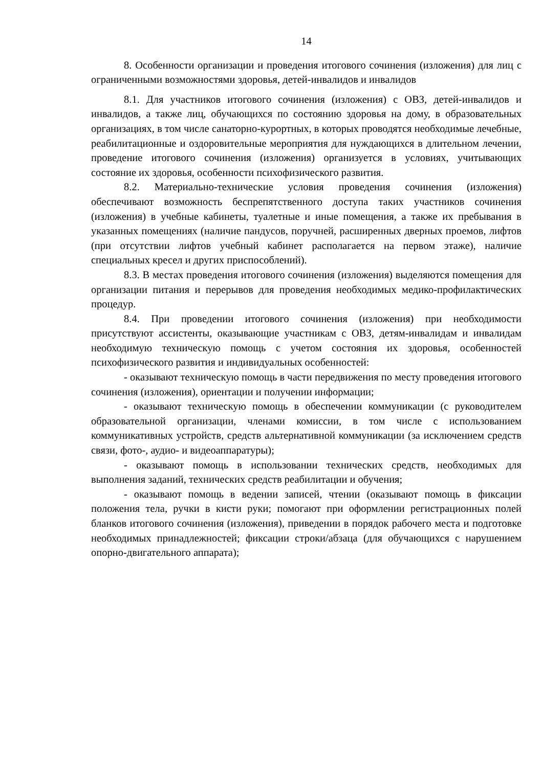14
8. Особенности организации и проведения итогового сочинения (изложения) для лиц с ограниченными возможностями здоровья, детей-инвалидов и инвалидов
8.1. Для участников итогового сочинения (изложения) с ОВЗ, детей-инвалидов и инвалидов, а также лиц, обучающихся по состоянию здоровья на дому, в образовательных организациях, в том числе санаторно-курортных, в которых проводятся необходимые лечебные, реабилитационные и оздоровительные мероприятия для нуждающихся в длительном лечении, проведение итогового сочинения (изложения) организуется в условиях, учитывающих состояние их здоровья, особенности психофизического развития.
8.2. Материально-технические условия проведения сочинения (изложения) обеспечивают возможность беспрепятственного доступа таких участников сочинения (изложения) в учебные кабинеты, туалетные и иные помещения, а также их пребывания в указанных помещениях (наличие пандусов, поручней, расширенных дверных проемов, лифтов (при отсутствии лифтов учебный кабинет располагается на первом этаже), наличие специальных кресел и других приспособлений).
8.3. В местах проведения итогового сочинения (изложения) выделяются помещения для организации питания и перерывов для проведения необходимых медико-профилактических процедур.
8.4. При проведении итогового сочинения (изложения) при необходимости присутствуют ассистенты, оказывающие участникам с ОВЗ, детям-инвалидам и инвалидам необходимую техническую помощь с учетом состояния их здоровья, особенностей психофизического развития и индивидуальных особенностей:
- оказывают техническую помощь в части передвижения по месту проведения итогового сочинения (изложения), ориентации и получении информации;
- оказывают техническую помощь в обеспечении коммуникации (с руководителем образовательной организации, членами комиссии, в том числе с использованием коммуникативных устройств, средств альтернативной коммуникации (за исключением средств связи, фото-, аудио- и видеоаппаратуры);
- оказывают помощь в использовании технических средств, необходимых для выполнения заданий, технических средств реабилитации и обучения;
- оказывают помощь в ведении записей, чтении (оказывают помощь в фиксации положения тела, ручки в кисти руки; помогают при оформлении регистрационных полей бланков итогового сочинения (изложения), приведении в порядок рабочего места и подготовке необходимых принадлежностей; фиксации строки/абзаца (для обучающихся с нарушением опорно-двигательного аппарата);